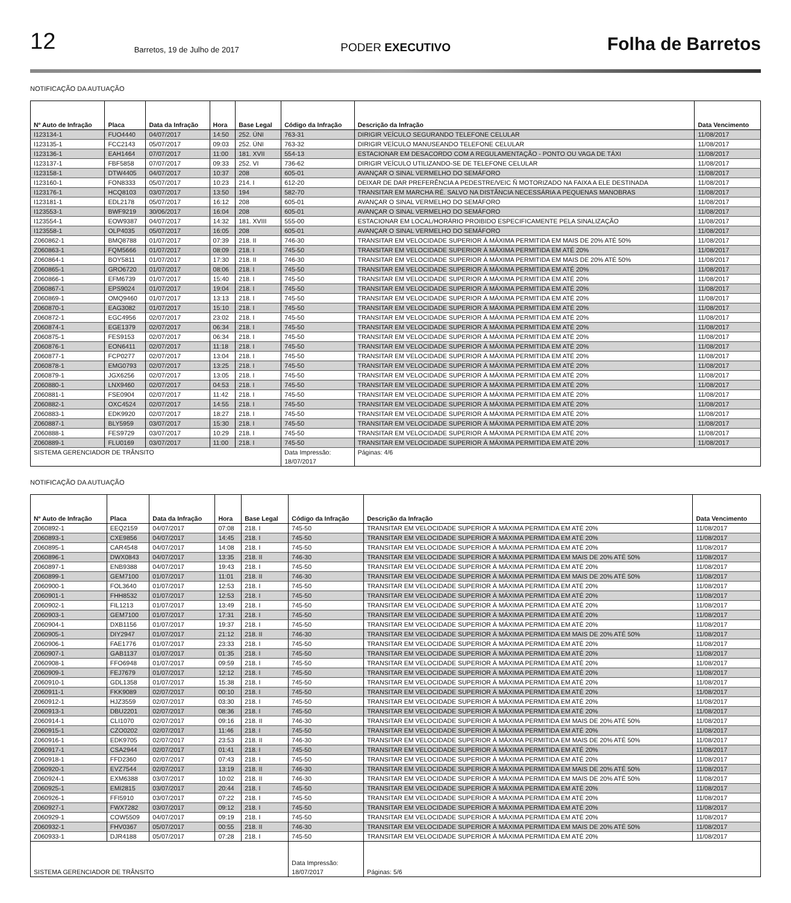12 Barretos, 19 de Julho de 2017 PODER EXECUTIVO Folha de Barretos
NOTIFICAÇÃO DA AUTUAÇÃO
| Nº Auto de Infração | Placa | Data da Infração | Hora | Base Legal | Código da Infração | Descrição da Infração | Data Vencimento |
| --- | --- | --- | --- | --- | --- | --- | --- |
| I123134-1 | FUO4440 | 04/07/2017 | 14:50 | 252. ÚNI | 763-31 | DIRIGIR VEÍCULO SEGURANDO TELEFONE CELULAR | 11/08/2017 |
| I123135-1 | FCC2143 | 05/07/2017 | 09:03 | 252. ÚNI | 763-32 | DIRIGIR VEÍCULO MANUSEANDO TELEFONE CELULAR | 11/08/2017 |
| I123136-1 | EAH1464 | 07/07/2017 | 11:00 | 181. XVII | 554-13 | ESTACIONAR EM DESACORDO COM A REGULAMENTAÇÃO - PONTO OU VAGA DE TÁXI | 11/08/2017 |
| I123137-1 | FBF5858 | 07/07/2017 | 09:33 | 252. VI | 736-62 | DIRIGIR VEÍCULO UTILIZANDO-SE DE TELEFONE CELULAR | 11/08/2017 |
| I123158-1 | DTW4405 | 04/07/2017 | 10:37 | 208 | 605-01 | AVANÇAR O SINAL VERMELHO DO SEMÁFORO | 11/08/2017 |
| I123160-1 | FON8333 | 05/07/2017 | 10:23 | 214. I | 612-20 | DEIXAR DE DAR PREFERÊNCIA A PEDESTRE/VEIC Ñ MOTORIZADO NA FAIXA A ELE DESTINADA | 11/08/2017 |
| I123176-1 | HCQ8103 | 03/07/2017 | 13:50 | 194 | 582-70 | TRANSITAR EM MARCHA RÉ. SALVO NA DISTÂNCIA NECESSÁRIA A PEQUENAS MANOBRAS | 11/08/2017 |
| I123181-1 | EDL2178 | 05/07/2017 | 16:12 | 208 | 605-01 | AVANÇAR O SINAL VERMELHO DO SEMÁFORO | 11/08/2017 |
| I123553-1 | BWF9219 | 30/06/2017 | 16:04 | 208 | 605-01 | AVANÇAR O SINAL VERMELHO DO SEMÁFORO | 11/08/2017 |
| I123554-1 | EOW9387 | 04/07/2017 | 14:32 | 181. XVIII | 555-00 | ESTACIONAR EM LOCAL/HORÁRIO PROIBIDO ESPECIFICAMENTE PELA SINALIZAÇÃO | 11/08/2017 |
| I123558-1 | OLP4035 | 05/07/2017 | 16:05 | 208 | 605-01 | AVANÇAR O SINAL VERMELHO DO SEMÁFORO | 11/08/2017 |
| Z060862-1 | BMQ8788 | 01/07/2017 | 07:39 | 218. II | 746-30 | TRANSITAR EM VELOCIDADE SUPERIOR À MÁXIMA PERMITIDA EM MAIS DE 20% ATÉ 50% | 11/08/2017 |
| Z060863-1 | FQM5666 | 01/07/2017 | 08:09 | 218. I | 745-50 | TRANSITAR EM VELOCIDADE SUPERIOR À MÁXIMA PERMITIDA EM ATÉ 20% | 11/08/2017 |
| Z060864-1 | BOY5811 | 01/07/2017 | 17:30 | 218. II | 746-30 | TRANSITAR EM VELOCIDADE SUPERIOR À MÁXIMA PERMITIDA EM MAIS DE 20% ATÉ 50% | 11/08/2017 |
| Z060865-1 | GRO6720 | 01/07/2017 | 08:06 | 218. I | 745-50 | TRANSITAR EM VELOCIDADE SUPERIOR À MÁXIMA PERMITIDA EM ATÉ 20% | 11/08/2017 |
| Z060866-1 | EFM6739 | 01/07/2017 | 15:40 | 218. I | 745-50 | TRANSITAR EM VELOCIDADE SUPERIOR À MÁXIMA PERMITIDA EM ATÉ 20% | 11/08/2017 |
| Z060867-1 | EPS9024 | 01/07/2017 | 19:04 | 218. I | 745-50 | TRANSITAR EM VELOCIDADE SUPERIOR À MÁXIMA PERMITIDA EM ATÉ 20% | 11/08/2017 |
| Z060869-1 | OMQ9460 | 01/07/2017 | 13:13 | 218. I | 745-50 | TRANSITAR EM VELOCIDADE SUPERIOR À MÁXIMA PERMITIDA EM ATÉ 20% | 11/08/2017 |
| Z060870-1 | EAG3082 | 01/07/2017 | 15:10 | 218. I | 745-50 | TRANSITAR EM VELOCIDADE SUPERIOR À MÁXIMA PERMITIDA EM ATÉ 20% | 11/08/2017 |
| Z060872-1 | EGC4956 | 02/07/2017 | 23:02 | 218. I | 745-50 | TRANSITAR EM VELOCIDADE SUPERIOR À MÁXIMA PERMITIDA EM ATÉ 20% | 11/08/2017 |
| Z060874-1 | EGE1379 | 02/07/2017 | 06:34 | 218. I | 745-50 | TRANSITAR EM VELOCIDADE SUPERIOR À MÁXIMA PERMITIDA EM ATÉ 20% | 11/08/2017 |
| Z060875-1 | FES9153 | 02/07/2017 | 06:34 | 218. I | 745-50 | TRANSITAR EM VELOCIDADE SUPERIOR À MÁXIMA PERMITIDA EM ATÉ 20% | 11/08/2017 |
| Z060876-1 | EON6411 | 02/07/2017 | 11:18 | 218. I | 745-50 | TRANSITAR EM VELOCIDADE SUPERIOR À MÁXIMA PERMITIDA EM ATÉ 20% | 11/08/2017 |
| Z060877-1 | FCP0277 | 02/07/2017 | 13:04 | 218. I | 745-50 | TRANSITAR EM VELOCIDADE SUPERIOR À MÁXIMA PERMITIDA EM ATÉ 20% | 11/08/2017 |
| Z060878-1 | EMG0793 | 02/07/2017 | 13:25 | 218. I | 745-50 | TRANSITAR EM VELOCIDADE SUPERIOR À MÁXIMA PERMITIDA EM ATÉ 20% | 11/08/2017 |
| Z060879-1 | JGX6256 | 02/07/2017 | 13:05 | 218. I | 745-50 | TRANSITAR EM VELOCIDADE SUPERIOR À MÁXIMA PERMITIDA EM ATÉ 20% | 11/08/2017 |
| Z060880-1 | LNX9460 | 02/07/2017 | 04:53 | 218. I | 745-50 | TRANSITAR EM VELOCIDADE SUPERIOR À MÁXIMA PERMITIDA EM ATÉ 20% | 11/08/2017 |
| Z060881-1 | FSE0904 | 02/07/2017 | 11:42 | 218. I | 745-50 | TRANSITAR EM VELOCIDADE SUPERIOR À MÁXIMA PERMITIDA EM ATÉ 20% | 11/08/2017 |
| Z060882-1 | OXC4524 | 02/07/2017 | 14:55 | 218. I | 745-50 | TRANSITAR EM VELOCIDADE SUPERIOR À MÁXIMA PERMITIDA EM ATÉ 20% | 11/08/2017 |
| Z060883-1 | EDK9920 | 02/07/2017 | 18:27 | 218. I | 745-50 | TRANSITAR EM VELOCIDADE SUPERIOR À MÁXIMA PERMITIDA EM ATÉ 20% | 11/08/2017 |
| Z060887-1 | BLY5959 | 03/07/2017 | 15:30 | 218. I | 745-50 | TRANSITAR EM VELOCIDADE SUPERIOR À MÁXIMA PERMITIDA EM ATÉ 20% | 11/08/2017 |
| Z060888-1 | FES9729 | 03/07/2017 | 10:29 | 218. I | 745-50 | TRANSITAR EM VELOCIDADE SUPERIOR À MÁXIMA PERMITIDA EM ATÉ 20% | 11/08/2017 |
| Z060889-1 | FLU0169 | 03/07/2017 | 11:00 | 218. I | 745-50 | TRANSITAR EM VELOCIDADE SUPERIOR À MÁXIMA PERMITIDA EM ATÉ 20% | 11/08/2017 |
| SISTEMA GERENCIADOR DE TRÂNSITO | | | | | Data Impressão: 18/07/2017 | Páginas: 4/6 | |
NOTIFICAÇÃO DA AUTUAÇÃO
| Nº Auto de Infração | Placa | Data da Infração | Hora | Base Legal | Código da Infração | Descrição da Infração | Data Vencimento |
| --- | --- | --- | --- | --- | --- | --- | --- |
| Z060892-1 | EEQ2159 | 04/07/2017 | 07:08 | 218. I | 745-50 | TRANSITAR EM VELOCIDADE SUPERIOR À MÁXIMA PERMITIDA EM ATÉ 20% | 11/08/2017 |
| Z060893-1 | CXE9856 | 04/07/2017 | 14:45 | 218. I | 745-50 | TRANSITAR EM VELOCIDADE SUPERIOR À MÁXIMA PERMITIDA EM ATÉ 20% | 11/08/2017 |
| Z060895-1 | CAR4548 | 04/07/2017 | 14:08 | 218. I | 745-50 | TRANSITAR EM VELOCIDADE SUPERIOR À MÁXIMA PERMITIDA EM ATÉ 20% | 11/08/2017 |
| Z060896-1 | DWX0843 | 04/07/2017 | 13:35 | 218. II | 746-30 | TRANSITAR EM VELOCIDADE SUPERIOR À MÁXIMA PERMITIDA EM MAIS DE 20% ATÉ 50% | 11/08/2017 |
| Z060897-1 | ENB9388 | 04/07/2017 | 19:43 | 218. I | 745-50 | TRANSITAR EM VELOCIDADE SUPERIOR À MÁXIMA PERMITIDA EM ATÉ 20% | 11/08/2017 |
| Z060899-1 | GEM7100 | 01/07/2017 | 11:01 | 218. II | 746-30 | TRANSITAR EM VELOCIDADE SUPERIOR À MÁXIMA PERMITIDA EM MAIS DE 20% ATÉ 50% | 11/08/2017 |
| Z060900-1 | FOL3640 | 01/07/2017 | 12:53 | 218. I | 745-50 | TRANSITAR EM VELOCIDADE SUPERIOR À MÁXIMA PERMITIDA EM ATÉ 20% | 11/08/2017 |
| Z060901-1 | FHH8532 | 01/07/2017 | 12:53 | 218. I | 745-50 | TRANSITAR EM VELOCIDADE SUPERIOR À MÁXIMA PERMITIDA EM ATÉ 20% | 11/08/2017 |
| Z060902-1 | FIL1213 | 01/07/2017 | 13:49 | 218. I | 745-50 | TRANSITAR EM VELOCIDADE SUPERIOR À MÁXIMA PERMITIDA EM ATÉ 20% | 11/08/2017 |
| Z060903-1 | GEM7100 | 01/07/2017 | 17:31 | 218. I | 745-50 | TRANSITAR EM VELOCIDADE SUPERIOR À MÁXIMA PERMITIDA EM ATÉ 20% | 11/08/2017 |
| Z060904-1 | DXB1156 | 01/07/2017 | 19:37 | 218. I | 745-50 | TRANSITAR EM VELOCIDADE SUPERIOR À MÁXIMA PERMITIDA EM ATÉ 20% | 11/08/2017 |
| Z060905-1 | DIY2947 | 01/07/2017 | 21:12 | 218. II | 746-30 | TRANSITAR EM VELOCIDADE SUPERIOR À MÁXIMA PERMITIDA EM MAIS DE 20% ATÉ 50% | 11/08/2017 |
| Z060906-1 | FAE1776 | 01/07/2017 | 23:33 | 218. I | 745-50 | TRANSITAR EM VELOCIDADE SUPERIOR À MÁXIMA PERMITIDA EM ATÉ 20% | 11/08/2017 |
| Z060907-1 | GAB1137 | 01/07/2017 | 01:35 | 218. I | 745-50 | TRANSITAR EM VELOCIDADE SUPERIOR À MÁXIMA PERMITIDA EM ATÉ 20% | 11/08/2017 |
| Z060908-1 | FFO6948 | 01/07/2017 | 09:59 | 218. I | 745-50 | TRANSITAR EM VELOCIDADE SUPERIOR À MÁXIMA PERMITIDA EM ATÉ 20% | 11/08/2017 |
| Z060909-1 | FEJ7679 | 01/07/2017 | 12:12 | 218. I | 745-50 | TRANSITAR EM VELOCIDADE SUPERIOR À MÁXIMA PERMITIDA EM ATÉ 20% | 11/08/2017 |
| Z060910-1 | GDL1358 | 01/07/2017 | 15:38 | 218. I | 745-50 | TRANSITAR EM VELOCIDADE SUPERIOR À MÁXIMA PERMITIDA EM ATÉ 20% | 11/08/2017 |
| Z060911-1 | FKK9089 | 02/07/2017 | 00:10 | 218. I | 745-50 | TRANSITAR EM VELOCIDADE SUPERIOR À MÁXIMA PERMITIDA EM ATÉ 20% | 11/08/2017 |
| Z060912-1 | HJZ3559 | 02/07/2017 | 03:30 | 218. I | 745-50 | TRANSITAR EM VELOCIDADE SUPERIOR À MÁXIMA PERMITIDA EM ATÉ 20% | 11/08/2017 |
| Z060913-1 | DBU2201 | 02/07/2017 | 08:36 | 218. I | 745-50 | TRANSITAR EM VELOCIDADE SUPERIOR À MÁXIMA PERMITIDA EM ATÉ 20% | 11/08/2017 |
| Z060914-1 | CLI1070 | 02/07/2017 | 09:16 | 218. II | 746-30 | TRANSITAR EM VELOCIDADE SUPERIOR À MÁXIMA PERMITIDA EM MAIS DE 20% ATÉ 50% | 11/08/2017 |
| Z060915-1 | CZO0202 | 02/07/2017 | 11:46 | 218. I | 745-50 | TRANSITAR EM VELOCIDADE SUPERIOR À MÁXIMA PERMITIDA EM ATÉ 20% | 11/08/2017 |
| Z060916-1 | EDK9705 | 02/07/2017 | 23:53 | 218. II | 746-30 | TRANSITAR EM VELOCIDADE SUPERIOR À MÁXIMA PERMITIDA EM MAIS DE 20% ATÉ 50% | 11/08/2017 |
| Z060917-1 | CSA2944 | 02/07/2017 | 01:41 | 218. I | 745-50 | TRANSITAR EM VELOCIDADE SUPERIOR À MÁXIMA PERMITIDA EM ATÉ 20% | 11/08/2017 |
| Z060918-1 | FFD2360 | 02/07/2017 | 07:43 | 218. I | 745-50 | TRANSITAR EM VELOCIDADE SUPERIOR À MÁXIMA PERMITIDA EM ATÉ 20% | 11/08/2017 |
| Z060920-1 | EVZ7544 | 02/07/2017 | 13:19 | 218. II | 746-30 | TRANSITAR EM VELOCIDADE SUPERIOR À MÁXIMA PERMITIDA EM MAIS DE 20% ATÉ 50% | 11/08/2017 |
| Z060924-1 | EXM6388 | 03/07/2017 | 10:02 | 218. II | 746-30 | TRANSITAR EM VELOCIDADE SUPERIOR À MÁXIMA PERMITIDA EM MAIS DE 20% ATÉ 50% | 11/08/2017 |
| Z060925-1 | EMI2815 | 03/07/2017 | 20:44 | 218. I | 745-50 | TRANSITAR EM VELOCIDADE SUPERIOR À MÁXIMA PERMITIDA EM ATÉ 20% | 11/08/2017 |
| Z060926-1 | FFI5910 | 03/07/2017 | 07:22 | 218. I | 745-50 | TRANSITAR EM VELOCIDADE SUPERIOR À MÁXIMA PERMITIDA EM ATÉ 20% | 11/08/2017 |
| Z060927-1 | FWX7282 | 03/07/2017 | 09:12 | 218. I | 745-50 | TRANSITAR EM VELOCIDADE SUPERIOR À MÁXIMA PERMITIDA EM ATÉ 20% | 11/08/2017 |
| Z060929-1 | COW5509 | 04/07/2017 | 09:19 | 218. I | 745-50 | TRANSITAR EM VELOCIDADE SUPERIOR À MÁXIMA PERMITIDA EM ATÉ 20% | 11/08/2017 |
| Z060932-1 | FHV0367 | 05/07/2017 | 00:55 | 218. II | 746-30 | TRANSITAR EM VELOCIDADE SUPERIOR À MÁXIMA PERMITIDA EM MAIS DE 20% ATÉ 50% | 11/08/2017 |
| Z060933-1 | DJR4188 | 05/07/2017 | 07:28 | 218. I | 745-50 | TRANSITAR EM VELOCIDADE SUPERIOR À MÁXIMA PERMITIDA EM ATÉ 20% | 11/08/2017 |
| SISTEMA GERENCIADOR DE TRÂNSITO | | | | | Data Impressão: 18/07/2017 | Páginas: 5/6 | |